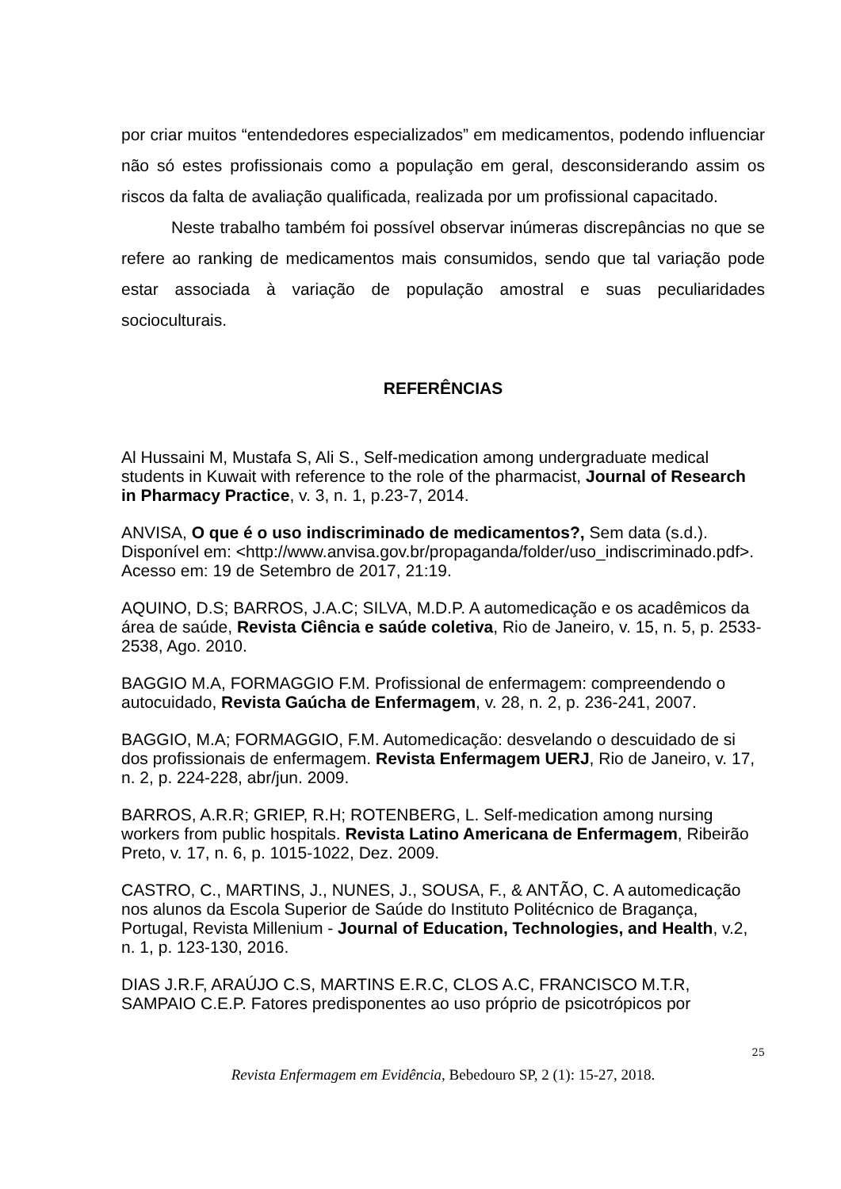por criar muitos “entendedores especializados” em medicamentos, podendo influenciar não só estes profissionais como a população em geral, desconsiderando assim os riscos da falta de avaliação qualificada, realizada por um profissional capacitado.
Neste trabalho também foi possível observar inúmeras discrepâncias no que se refere ao ranking de medicamentos mais consumidos, sendo que tal variação pode estar associada à variação de população amostral e suas peculiaridades socioculturais.
REFERÊNCIAS
Al Hussaini M, Mustafa S, Ali S., Self-medication among undergraduate medical students in Kuwait with reference to the role of the pharmacist, Journal of Research in Pharmacy Practice, v. 3, n. 1, p.23-7, 2014.
ANVISA, O que é o uso indiscriminado de medicamentos?, Sem data (s.d.). Disponível em: <http://www.anvisa.gov.br/propaganda/folder/uso_indiscriminado.pdf>. Acesso em: 19 de Setembro de 2017, 21:19.
AQUINO, D.S; BARROS, J.A.C; SILVA, M.D.P. A automedicação e os acadêmicos da área de saúde, Revista Ciência e saúde coletiva, Rio de Janeiro, v. 15, n. 5, p. 2533-2538, Ago. 2010.
BAGGIO M.A, FORMAGGIO F.M. Profissional de enfermagem: compreendendo o autocuidado, Revista Gaúcha de Enfermagem, v. 28, n. 2, p. 236-241, 2007.
BAGGIO, M.A; FORMAGGIO, F.M. Automedicação: desvelando o descuidado de si dos profissionais de enfermagem. Revista Enfermagem UERJ, Rio de Janeiro, v. 17, n. 2, p. 224-228, abr/jun. 2009.
BARROS, A.R.R; GRIEP, R.H; ROTENBERG, L. Self-medication among nursing workers from public hospitals. Revista Latino Americana de Enfermagem, Ribeirão Preto, v. 17, n. 6, p. 1015-1022, Dez. 2009.
CASTRO, C., MARTINS, J., NUNES, J., SOUSA, F., & ANTÃO, C. A automedicação nos alunos da Escola Superior de Saúde do Instituto Politécnico de Bragança, Portugal, Revista Millenium - Journal of Education, Technologies, and Health, v.2, n. 1, p. 123-130, 2016.
DIAS J.R.F, ARAÚJO C.S, MARTINS E.R.C, CLOS A.C, FRANCISCO M.T.R, SAMPAIO C.E.P. Fatores predisponentes ao uso próprio de psicotrópicos por
25
Revista Enfermagem em Evidência, Bebedouro SP, 2 (1): 15-27, 2018.